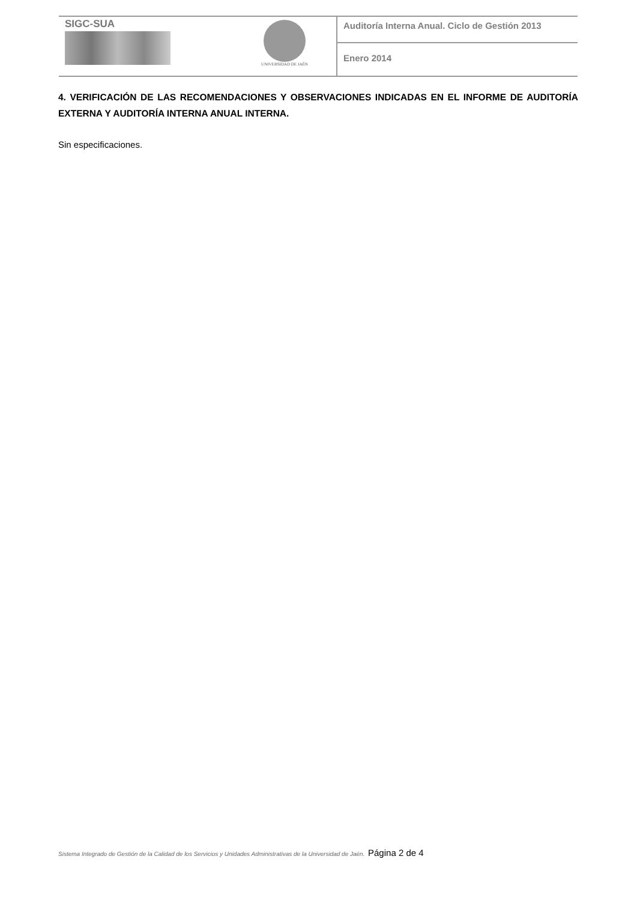| SIGC-SUA | UNIVERSIDAD DE JAÉN | Auditoría Interna Anual. Ciclo de Gestión 2013 |
| | | Enero 2014 |
4. VERIFICACIÓN DE LAS RECOMENDACIONES Y OBSERVACIONES INDICADAS EN EL INFORME DE AUDITORÍA EXTERNA Y AUDITORÍA INTERNA ANUAL INTERNA.
Sin especificaciones.
Sistema Integrado de Gestión de la Calidad de los Servicios y Unidades Administrativas de la Universidad de Jaén. Página 2 de 4